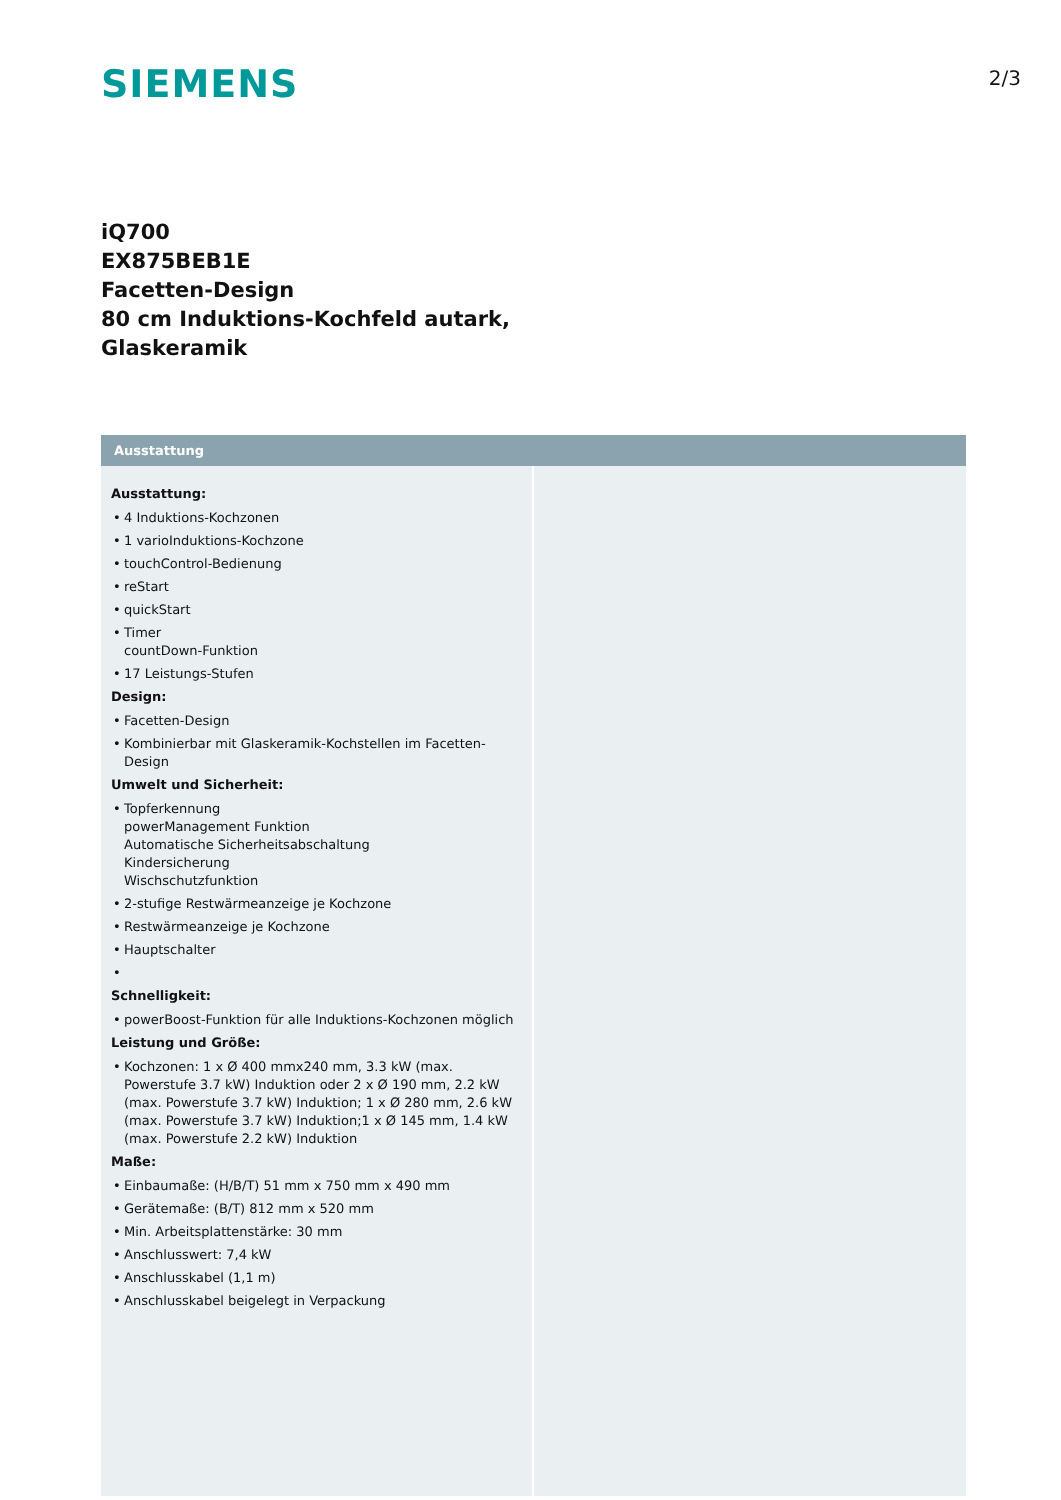SIEMENS
2/3
iQ700
EX875BEB1E
Facetten-Design
80 cm Induktions-Kochfeld autark,
Glaskeramik
Ausstattung
Ausstattung:
4 Induktions-Kochzonen
1 varioInduktions-Kochzone
touchControl-Bedienung
reStart
quickStart
Timer
countDown-Funktion
17 Leistungs-Stufen
Design:
Facetten-Design
Kombinierbar mit Glaskeramik-Kochstellen im Facetten-Design
Umwelt und Sicherheit:
Topferkennung
powerManagement Funktion
Automatische Sicherheitsabschaltung
Kindersicherung
Wischschutzfunktion
2-stufige Restwärmeanzeige je Kochzone
Restwärmeanzeige je Kochzone
Hauptschalter
Schnelligkeit:
powerBoost-Funktion für alle Induktions-Kochzonen möglich
Leistung und Größe:
Kochzonen: 1 x Ø 400 mmx240 mm, 3.3 kW (max. Powerstufe 3.7 kW) Induktion oder 2 x Ø 190 mm, 2.2 kW (max. Powerstufe 3.7 kW) Induktion; 1 x Ø 280 mm, 2.6 kW (max. Powerstufe 3.7 kW) Induktion;1 x Ø 145 mm, 1.4 kW (max. Powerstufe 2.2 kW) Induktion
Maße:
Einbaumaße: (H/B/T) 51 mm x 750 mm x 490 mm
Gerätemaße: (B/T) 812 mm x 520 mm
Min. Arbeitsplattenstärke: 30 mm
Anschlusswert: 7,4 kW
Anschlusskabel (1,1 m)
Anschlusskabel beigelegt in Verpackung